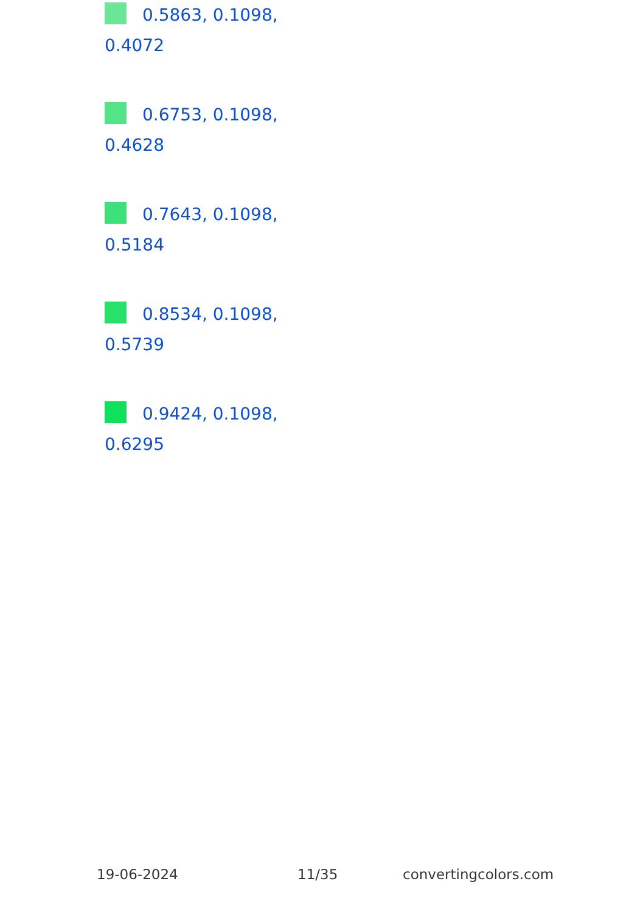0.5863, 0.1098, 0.4072
0.6753, 0.1098, 0.4628
0.7643, 0.1098, 0.5184
0.8534, 0.1098, 0.5739
0.9424, 0.1098, 0.6295
19-06-2024 11/35 convertingcolors.com